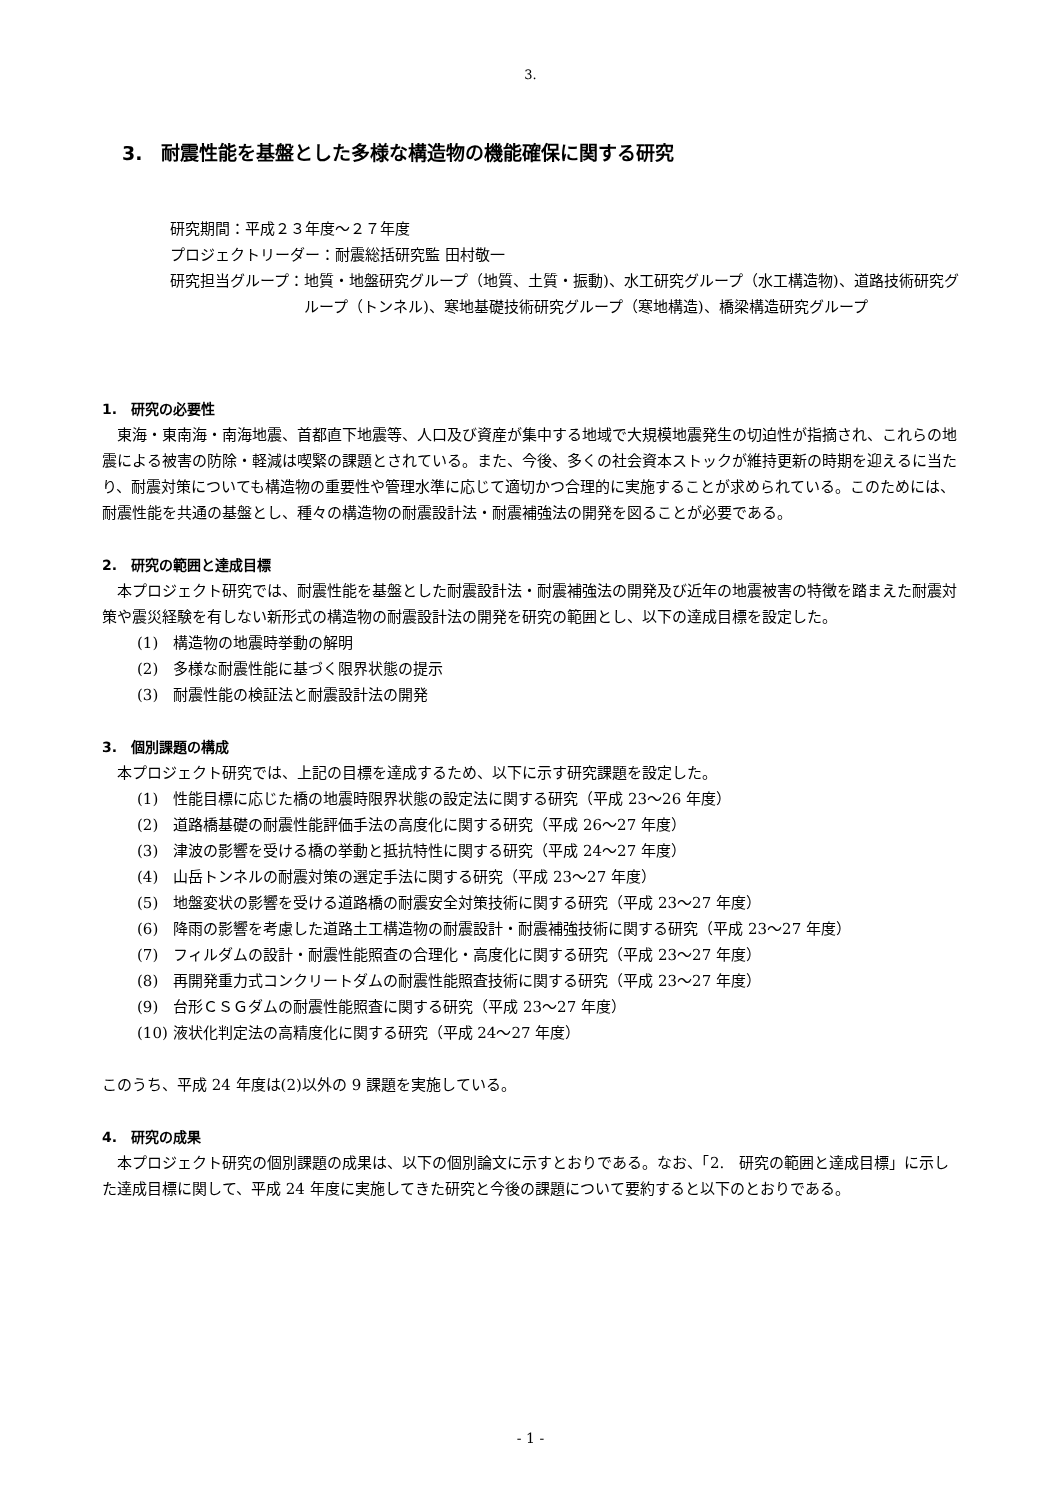3.
3.　耐震性能を基盤とした多様な構造物の機能確保に関する研究
研究期間：平成２３年度～２７年度
プロジェクトリーダー：耐震総括研究監 田村敬一
研究担当グループ： 地質・地盤研究グループ（地質、土質・振動)、水工研究グループ（水工構造物)、道路技術研究グループ（トンネル)、寒地基礎技術研究グループ（寒地構造)、橋梁構造研究グループ
1.　研究の必要性
東海・東南海・南海地震、首都直下地震等、人口及び資産が集中する地域で大規模地震発生の切迫性が指摘され、これらの地震による被害の防除・軽減は喫緊の課題とされている。また、今後、多くの社会資本ストックが維持更新の時期を迎えるに当たり、耐震対策についても構造物の重要性や管理水準に応じて適切かつ合理的に実施することが求められている。このためには、耐震性能を共通の基盤とし、種々の構造物の耐震設計法・耐震補強法の開発を図ることが必要である。
2.　研究の範囲と達成目標
本プロジェクト研究では、耐震性能を基盤とした耐震設計法・耐震補強法の開発及び近年の地震被害の特徴を踏まえた耐震対策や震災経験を有しない新形式の構造物の耐震設計法の開発を研究の範囲とし、以下の達成目標を設定した。
(1)　構造物の地震時挙動の解明
(2)　多様な耐震性能に基づく限界状態の提示
(3)　耐震性能の検証法と耐震設計法の開発
3.　個別課題の構成
本プロジェクト研究では、上記の目標を達成するため、以下に示す研究課題を設定した。
(1)　性能目標に応じた橋の地震時限界状態の設定法に関する研究（平成 23～26 年度）
(2)　道路橋基礎の耐震性能評価手法の高度化に関する研究（平成 26～27 年度）
(3)　津波の影響を受ける橋の挙動と抵抗特性に関する研究（平成 24～27 年度）
(4)　山岳トンネルの耐震対策の選定手法に関する研究（平成 23～27 年度）
(5)　地盤変状の影響を受ける道路橋の耐震安全対策技術に関する研究（平成 23～27 年度）
(6)　降雨の影響を考慮した道路土工構造物の耐震設計・耐震補強技術に関する研究（平成 23～27 年度）
(7)　フィルダムの設計・耐震性能照査の合理化・高度化に関する研究（平成 23～27 年度）
(8)　再開発重力式コンクリートダムの耐震性能照査技術に関する研究（平成 23～27 年度）
(9)　台形ＣＳＧダムの耐震性能照査に関する研究（平成 23～27 年度）
(10) 液状化判定法の高精度化に関する研究（平成 24～27 年度）
このうち、平成 24 年度は(2)以外の 9 課題を実施している。
4.　研究の成果
本プロジェクト研究の個別課題の成果は、以下の個別論文に示すとおりである。なお、「2.　研究の範囲と達成目標」に示した達成目標に関して、平成 24 年度に実施してきた研究と今後の課題について要約すると以下のとおりである。
- 1 -